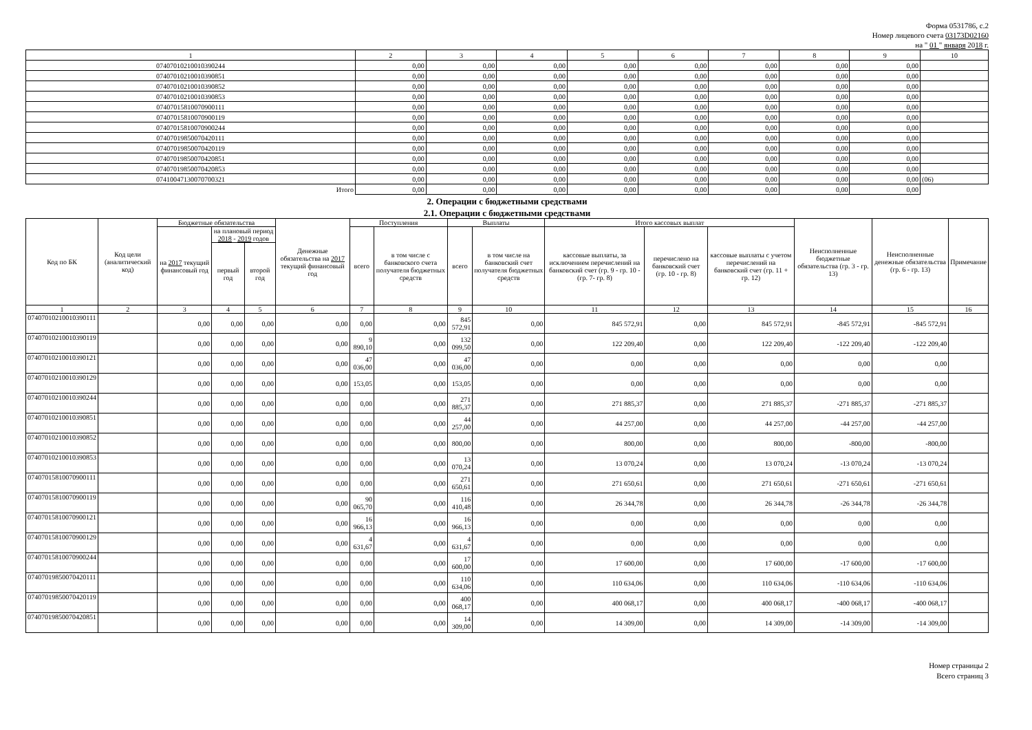Форма 0531786, с.2
Номер лицевого счета 03173D02160
на " 01 " января 2018 г.
| 1 | 2 | 3 | 4 | 5 | 6 | 7 | 8 | 9 | 10 |
| 07407010210010390244 | 0,00 | 0,00 | 0,00 | 0,00 | 0,00 | 0,00 | 0,00 | 0,00 | |
| 07407010210010390851 | 0,00 | 0,00 | 0,00 | 0,00 | 0,00 | 0,00 | 0,00 | 0,00 | |
| 07407010210010390852 | 0,00 | 0,00 | 0,00 | 0,00 | 0,00 | 0,00 | 0,00 | 0,00 | |
| 07407010210010390853 | 0,00 | 0,00 | 0,00 | 0,00 | 0,00 | 0,00 | 0,00 | 0,00 | |
| 07407015810070900111 | 0,00 | 0,00 | 0,00 | 0,00 | 0,00 | 0,00 | 0,00 | 0,00 | |
| 07407015810070900119 | 0,00 | 0,00 | 0,00 | 0,00 | 0,00 | 0,00 | 0,00 | 0,00 | |
| 07407015810070900244 | 0,00 | 0,00 | 0,00 | 0,00 | 0,00 | 0,00 | 0,00 | 0,00 | |
| 07407019850070420111 | 0,00 | 0,00 | 0,00 | 0,00 | 0,00 | 0,00 | 0,00 | 0,00 | |
| 07407019850070420119 | 0,00 | 0,00 | 0,00 | 0,00 | 0,00 | 0,00 | 0,00 | 0,00 | |
| 07407019850070420851 | 0,00 | 0,00 | 0,00 | 0,00 | 0,00 | 0,00 | 0,00 | 0,00 | |
| 07407019850070420853 | 0,00 | 0,00 | 0,00 | 0,00 | 0,00 | 0,00 | 0,00 | 0,00 | |
| 07410047130070700321 | 0,00 | 0,00 | 0,00 | 0,00 | 0,00 | 0,00 | 0,00 | 0,00 | (06) |
| Итого | 0,00 | 0,00 | 0,00 | 0,00 | 0,00 | 0,00 | 0,00 | 0,00 | |
2. Операции с бюджетными средствами
2.1. Операции с бюджетными средствами
| Код по БК | Код цели (аналитический код) | Бюджетные обязательства | | | Денежные обязательства на 2017 текущий финансовый год | Поступления | | Выплаты | | Итого кассовых выплат | | | Неисполненные бюджетные обязательства (гр. 3 - гр. 13) | Неисполненные денежные обязательства (гр. 6 - гр. 13) | Примечание |
| --- | --- | --- | --- | --- | --- | --- | --- | --- | --- | --- | --- | --- | --- | --- | --- |
| | | на 2017 текущий финансовый год | на плановый период 2018 - 2019 годов | | | всего | в том числе с банковского счета получателя бюджетных средств | всего | в том числе на банковский счет получателя бюджетных средств | кассовые выплаты, за исключением перечислений на банковский счет (гр. 9 - гр. 10 - (гр. 7- гр. 8) | перечислено на банковский счет (гр. 10 - гр. 8) | кассовые выплаты с учетом перечислений на банковский счет (гр. 11 + гр. 12) | | | |
| | | | первый год | второй год | | | | | | | | | | | |
| 1 | 2 | 3 | 4 | 5 | 6 | 7 | 8 | 9 | 10 | 11 | 12 | 13 | 14 | 15 | 16 |
| 07407010210010390111 | | 0,00 | 0,00 | 0,00 | 0,00 | 0,00 | 0,00 | 845 572,91 | 0,00 | 845 572,91 | 0,00 | 845 572,91 | -845 572,91 | -845 572,91 | |
| 07407010210010390119 | | 0,00 | 0,00 | 0,00 | 0,00 | 9 890,10 | 0,00 | 132 099,50 | 0,00 | 122 209,40 | 0,00 | 122 209,40 | -122 209,40 | -122 209,40 | |
| 07407010210010390121 | | 0,00 | 0,00 | 0,00 | 0,00 | 47 036,00 | 0,00 | 47 036,00 | 0,00 | 0,00 | 0,00 | 0,00 | 0,00 | 0,00 | |
| 07407010210010390129 | | 0,00 | 0,00 | 0,00 | 0,00 | 153,05 | 0,00 | 153,05 | 0,00 | 0,00 | 0,00 | 0,00 | 0,00 | 0,00 | |
| 07407010210010390244 | | 0,00 | 0,00 | 0,00 | 0,00 | 0,00 | 0,00 | 271 885,37 | 0,00 | 271 885,37 | 0,00 | 271 885,37 | -271 885,37 | -271 885,37 | |
| 07407010210010390851 | | 0,00 | 0,00 | 0,00 | 0,00 | 0,00 | 0,00 | 44 257,00 | 0,00 | 44 257,00 | 0,00 | 44 257,00 | -44 257,00 | -44 257,00 | |
| 07407010210010390852 | | 0,00 | 0,00 | 0,00 | 0,00 | 0,00 | 0,00 | 800,00 | 0,00 | 800,00 | 0,00 | 800,00 | -800,00 | -800,00 | |
| 07407010210010390853 | | 0,00 | 0,00 | 0,00 | 0,00 | 0,00 | 0,00 | 13 070,24 | 0,00 | 13 070,24 | 0,00 | 13 070,24 | -13 070,24 | -13 070,24 | |
| 07407015810070900111 | | 0,00 | 0,00 | 0,00 | 0,00 | 0,00 | 0,00 | 271 650,61 | 0,00 | 271 650,61 | 0,00 | 271 650,61 | -271 650,61 | -271 650,61 | |
| 07407015810070900119 | | 0,00 | 0,00 | 0,00 | 0,00 | 90 065,70 | 0,00 | 116 410,48 | 0,00 | 26 344,78 | 0,00 | 26 344,78 | -26 344,78 | -26 344,78 | |
| 07407015810070900121 | | 0,00 | 0,00 | 0,00 | 0,00 | 16 966,13 | 0,00 | 16 966,13 | 0,00 | 0,00 | 0,00 | 0,00 | 0,00 | 0,00 | |
| 07407015810070900129 | | 0,00 | 0,00 | 0,00 | 0,00 | 4 631,67 | 0,00 | 4 631,67 | 0,00 | 0,00 | 0,00 | 0,00 | 0,00 | 0,00 | |
| 07407015810070900244 | | 0,00 | 0,00 | 0,00 | 0,00 | 0,00 | 0,00 | 17 600,00 | 0,00 | 17 600,00 | 0,00 | 17 600,00 | -17 600,00 | -17 600,00 | |
| 07407019850070420111 | | 0,00 | 0,00 | 0,00 | 0,00 | 0,00 | 0,00 | 110 634,06 | 0,00 | 110 634,06 | 0,00 | 110 634,06 | -110 634,06 | -110 634,06 | |
| 07407019850070420119 | | 0,00 | 0,00 | 0,00 | 0,00 | 0,00 | 0,00 | 400 068,17 | 0,00 | 400 068,17 | 0,00 | 400 068,17 | -400 068,17 | -400 068,17 | |
| 07407019850070420851 | | 0,00 | 0,00 | 0,00 | 0,00 | 0,00 | 0,00 | 14 309,00 | 0,00 | 14 309,00 | 0,00 | 14 309,00 | -14 309,00 | -14 309,00 | |
Номер страницы 2
Всего страниц 3